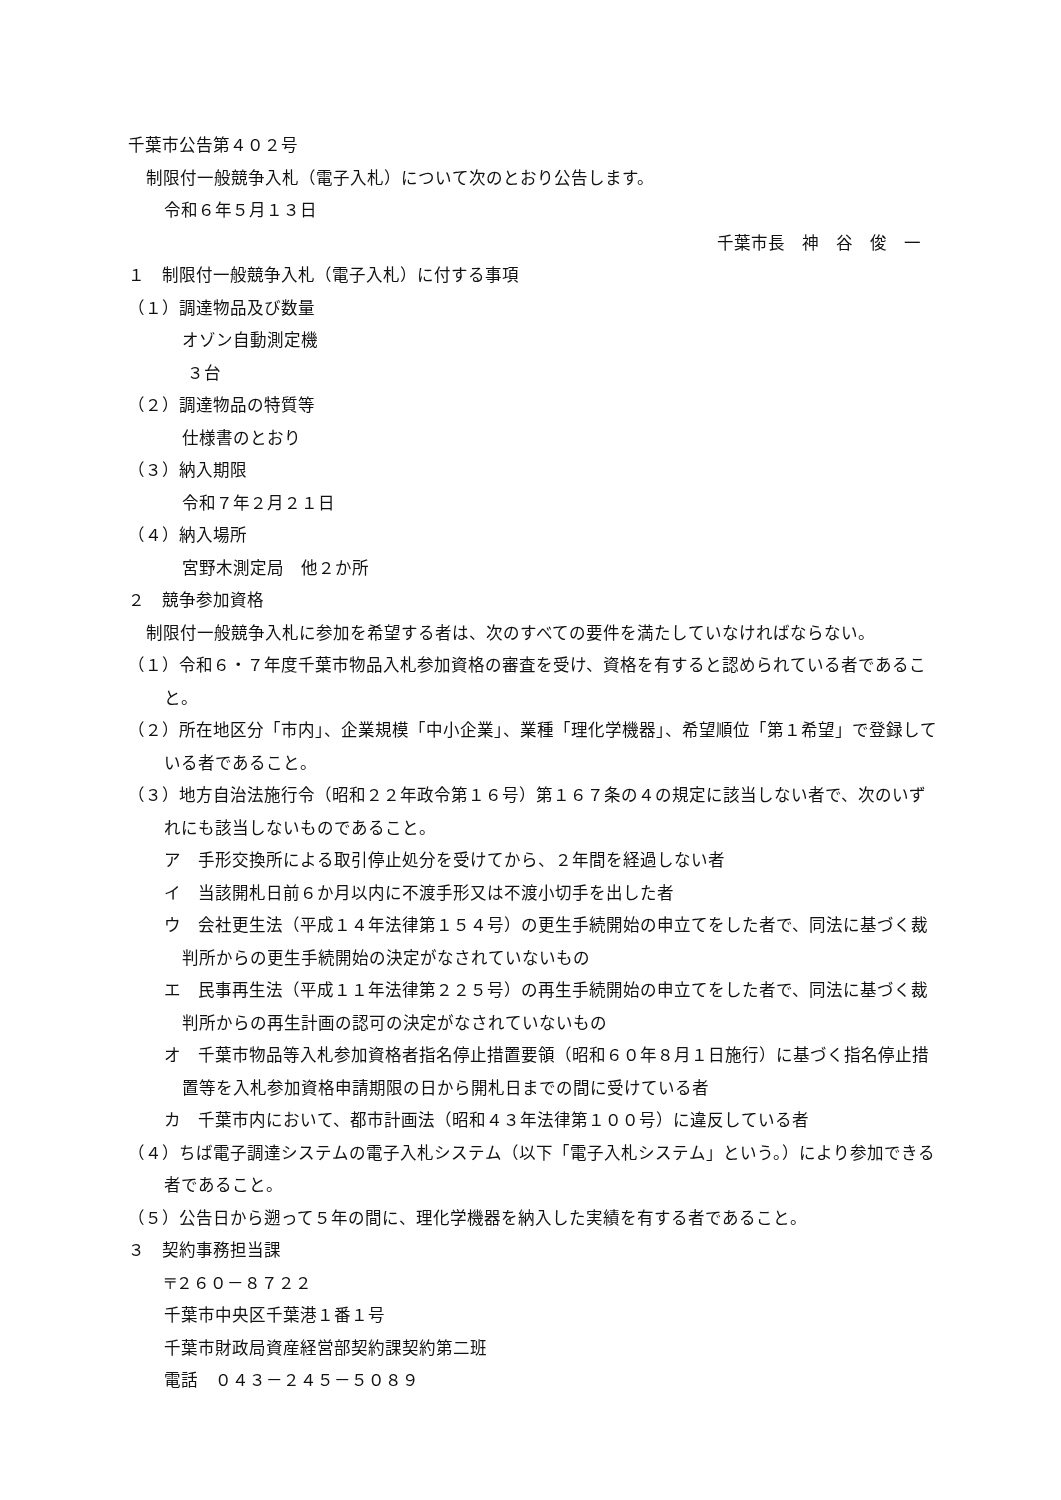千葉市公告第４０２号
制限付一般競争入札（電子入札）について次のとおり公告します。
令和６年５月１３日
千葉市長　神　谷　俊　一
１　制限付一般競争入札（電子入札）に付する事項
（１）調達物品及び数量
オゾン自動測定機
３台
（２）調達物品の特質等
仕様書のとおり
（３）納入期限
令和７年２月２１日
（４）納入場所
宮野木測定局　他２か所
２　競争参加資格
制限付一般競争入札に参加を希望する者は、次のすべての要件を満たしていなければならない。
（１）令和６・７年度千葉市物品入札参加資格の審査を受け、資格を有すると認められている者であること。
（２）所在地区分「市内」、企業規模「中小企業」、業種「理化学機器」、希望順位「第１希望」で登録している者であること。
（３）地方自治法施行令（昭和２２年政令第１６号）第１６７条の４の規定に該当しない者で、次のいずれにも該当しないものであること。
ア　手形交換所による取引停止処分を受けてから、２年間を経過しない者
イ　当該開札日前６か月以内に不渡手形又は不渡小切手を出した者
ウ　会社更生法（平成１４年法律第１５４号）の更生手続開始の申立てをした者で、同法に基づく裁判所からの更生手続開始の決定がなされていないもの
エ　民事再生法（平成１１年法律第２２５号）の再生手続開始の申立てをした者で、同法に基づく裁判所からの再生計画の認可の決定がなされていないもの
オ　千葉市物品等入札参加資格者指名停止措置要領（昭和６０年８月１日施行）に基づく指名停止措置等を入札参加資格申請期限の日から開札日までの間に受けている者
カ　千葉市内において、都市計画法（昭和４３年法律第１００号）に違反している者
（４）ちば電子調達システムの電子入札システム（以下「電子入札システム」という。）により参加できる者であること。
（５）公告日から遡って５年の間に、理化学機器を納入した実績を有する者であること。
３　契約事務担当課
〒２６０－８７２２
千葉市中央区千葉港１番１号
千葉市財政局資産経営部契約課契約第二班
電話　０４３－２４５－５０８９